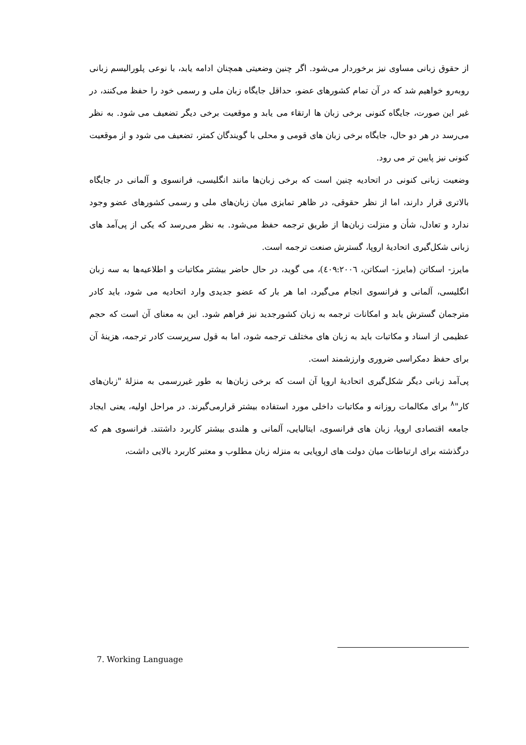از حقوق زبانی مساوی نیز برخوردار می‌شود. اگر چنین وضعیتی همچنان ادامه یابد، با نوعی پلورالیسم زبانی روبه‌رو خواهیم شد که در آن تمام کشورهای عضو، حداقل جایگاه زبان ملی و رسمی خود را حفظ می‌کنند، در غیر این صورت، جایگاه کنونی برخی زبان ها ارتقاء می یابد و موقعیت برخی دیگر تضعیف می شود. به نظر می‌رسد در هر دو حال، جایگاه برخی زبان های قومی و محلی با گویندگان کمتر، تضعیف می شود و از موقعیت کنونی نیز پایین تر می رود.
وضعیت زبانی کنونی در اتحادیه چنین است که برخی زبان‌ها مانند انگلیسی، فرانسوی و آلمانی در جایگاه بالاتری قرار دارند، اما از نظر حقوقی، در ظاهر تمایزی میان زبان‌های ملی و رسمی کشورهای عضو وجود ندارد و تعادل، شأن و منزلت زبان‌ها از طریق ترجمه حفظ می‌شود. به نظر می‌رسد که یکی از پی‌آمد های زبانی شکل‌گیری اتحادیهٔ اروپا، گسترش صنعت ترجمه است.
مایرز- اسکاتن (مایرز- اسکاتن، ٤٠٩:٢٠٠٦)، می گوید، در حال حاضر بیشتر مکاتبات و اطلاعیه‌ها به سه زبان انگلیسی، آلمانی و فرانسوی انجام می‌گیرد، اما هر بار که عضو جدیدی وارد اتحادیه می شود، باید کادر مترجمان گسترش یابد و امکانات ترجمه به زبان کشورجدید نیز فراهم شود. این به معنای آن است که حجم عظیمی از اسناد و مکاتبات باید به زبان های مختلف ترجمه شود، اما به قول سرپرست کادر ترجمه، هزینهٔ آن برای حفظ دمکراسی ضروری وارزشمند است.
پی‌آمد زبانی دیگر شکل‌گیری اتحادیهٔ اروپا آن است که برخی زبان‌ها به طور غیررسمی به منزلهٔ "زبان‌های کار"<sup>٨</sup> برای مکالمات روزانه و مکاتبات داخلی مورد استفاده بیشتر قرارمی‌گیرند. در مراحل اولیه، یعنی ایجاد جامعه اقتصادی اروپا، زبان های فرانسوی، ایتالیایی، آلمانی و هلندی بیشتر کاربرد داشتند. فرانسوی هم که درگذشته برای ارتباطات میان دولت های اروپایی به منزله زبان مطلوب و معتبر کاربرد بالایی داشت،
7. Working Language